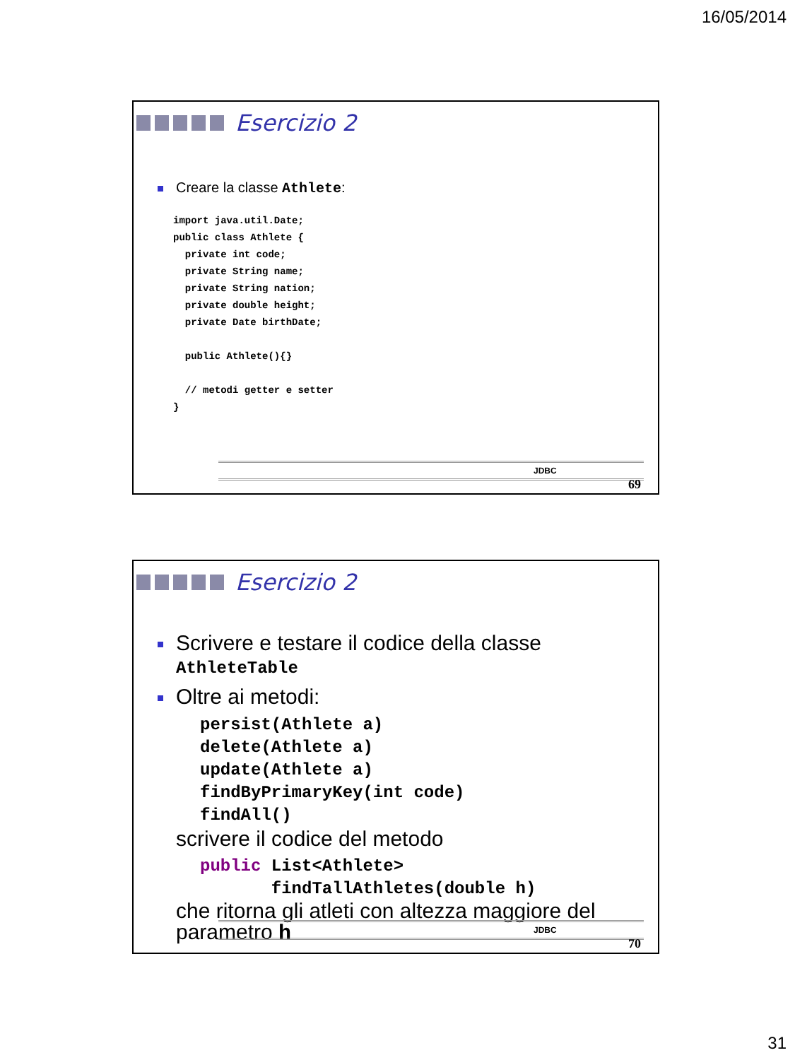16/05/2014
Esercizio 2
Creare la classe Athlete:
import java.util.Date;
public class Athlete {
  private int code;
  private String name;
  private String nation;
  private double height;
  private Date birthDate;

  public Athlete(){}

  // metodi getter e setter
}
JDBC
69
Esercizio 2
Scrivere e testare il codice della classe AthleteTable
Oltre ai metodi:
persist(Athlete a)
delete(Athlete a)
update(Athlete a)
findByPrimaryKey(int code)
findAll()
scrivere il codice del metodo
public List<Athlete>
       findTallAthletes(double h)
che ritorna gli atleti con altezza maggiore del parametro h
JDBC
70
31